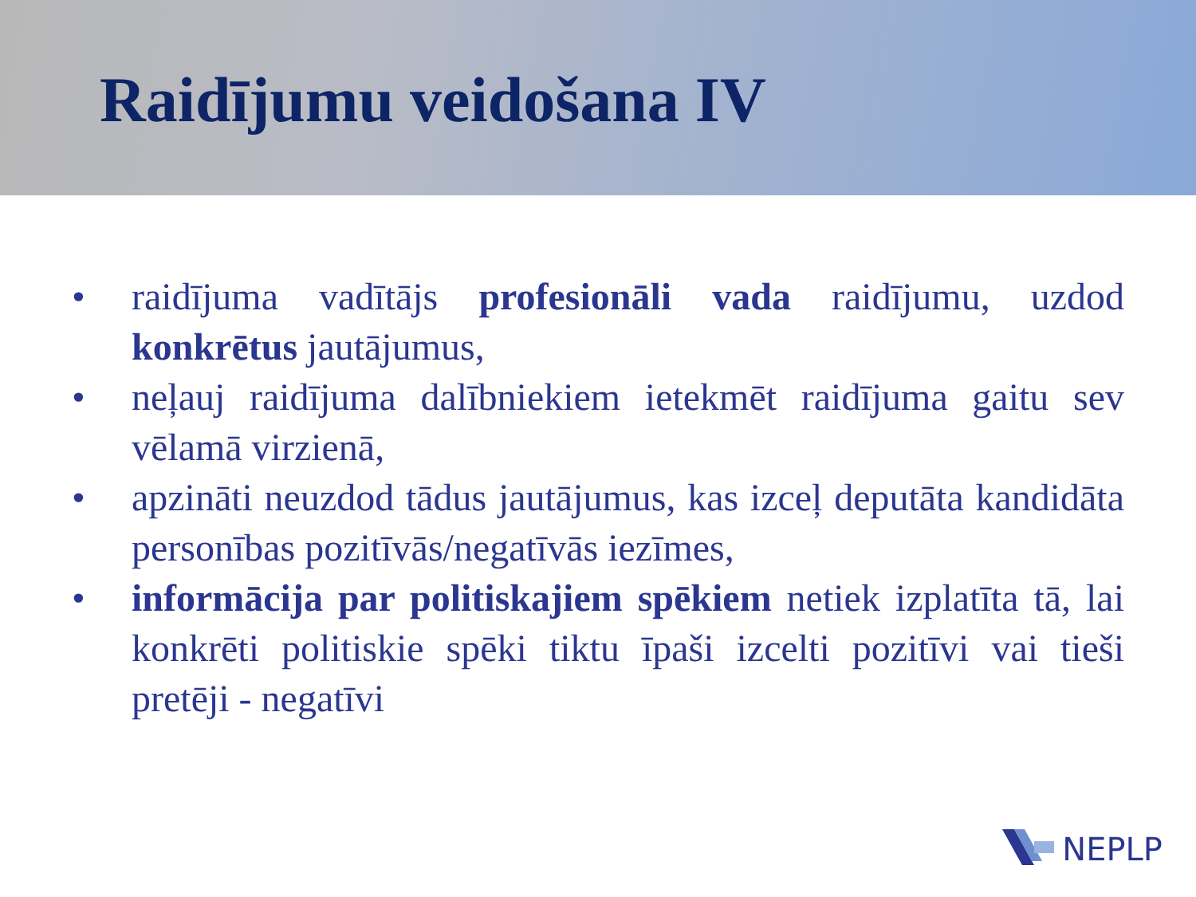Raidījumu veidošana IV
• raidījuma vadītājs profesionāli vada raidījumu, uzdod konkrētus jautājumus,
• neļauj raidījuma dalībniekiem ietekmēt raidījuma gaitu sev vēlamā virzienā,
• apzināti neuzdod tādus jautājumus, kas izceļ deputāta kandidāta personības pozitīvās/negatīvās iezīmes,
• informācija par politiskajiem spēkiem netiek izplatīta tā, lai konkrēti politiskie spēki tiktu īpaši izcelti pozitīvi vai tieši pretēji - negatīvi
NEPLP